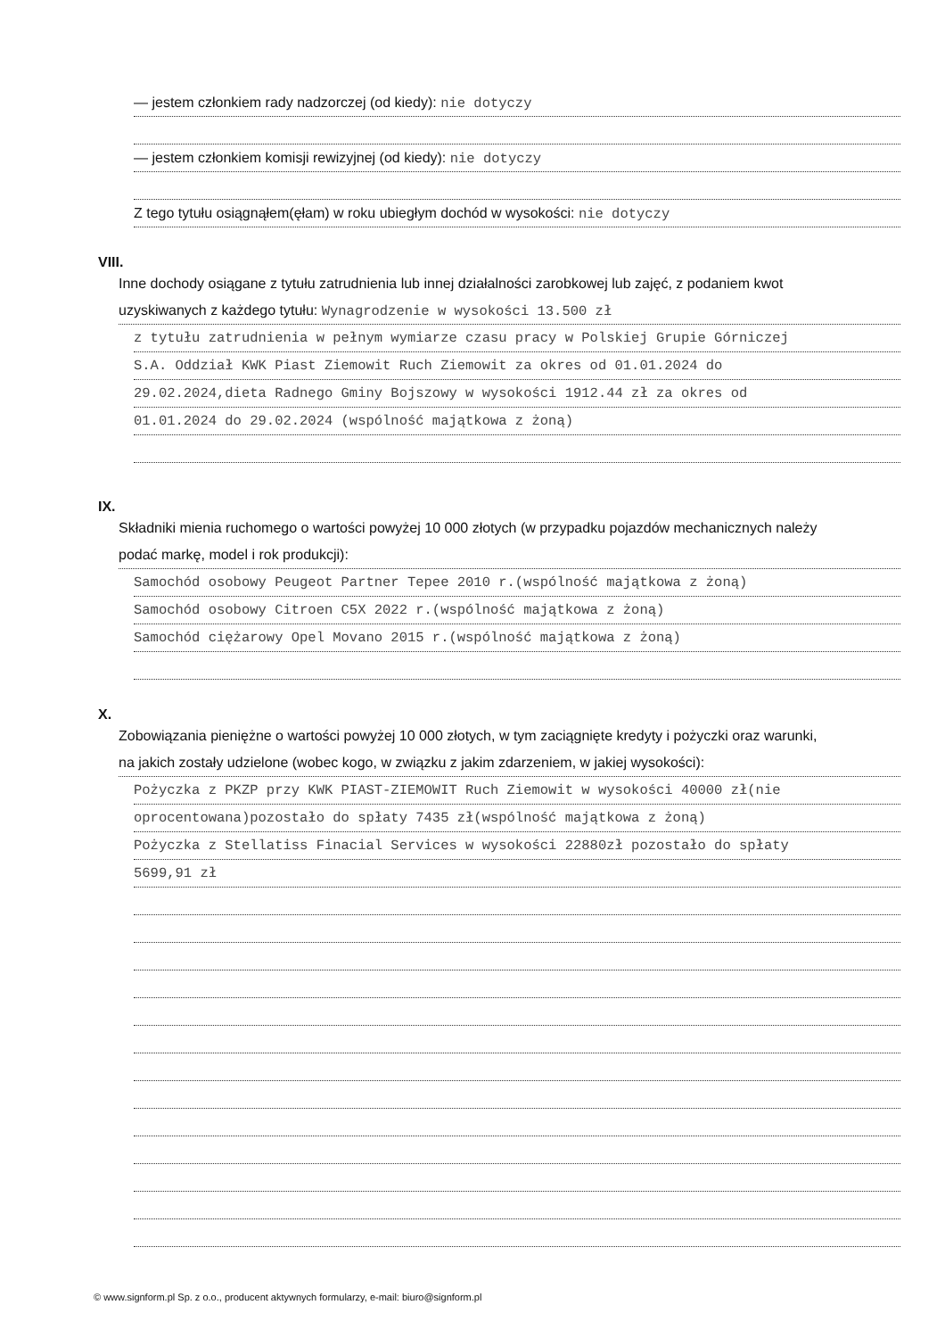— jestem członkiem rady nadzorczej (od kiedy): nie dotyczy
— jestem członkiem komisji rewizyjnej (od kiedy): nie dotyczy
Z tego tytułu osiągnąłem(ęłam) w roku ubiegłym dochód w wysokości: nie dotyczy
VIII.
Inne dochody osiągane z tytułu zatrudnienia lub innej działalności zarobkowej lub zajęć, z podaniem kwot
uzyskiwanych z każdego tytułu: Wynagrodzenie w wysokości 13.500 zł
z tytułu zatrudnienia w pełnym wymiarze czasu pracy w Polskiej Grupie Górniczej
S.A. Oddział KWK Piast Ziemowit Ruch Ziemowit za okres od 01.01.2024 do
29.02.2024,dieta Radnego Gminy Bojszowy w wysokości 1912.44 zł za okres od
01.01.2024 do 29.02.2024 (wspólność majątkowa z żoną)
IX.
Składniki mienia ruchomego o wartości powyżej 10 000 złotych (w przypadku pojazdów mechanicznych należy
podać markę, model i rok produkcji):
Samochód osobowy Peugeot Partner Tepee 2010 r.(wspólność majątkowa z żoną)
Samochód osobowy Citroen C5X 2022 r.(wspólność majątkowa z żoną)
Samochód ciężarowy Opel Movano 2015 r.(wspólność majątkowa z żoną)
X.
Zobowiązania pieniężne o wartości powyżej 10 000 złotych, w tym zaciągnięte kredyty i pożyczki oraz warunki,
na jakich zostały udzielone (wobec kogo, w związku z jakim zdarzeniem, w jakiej wysokości):
Pożyczka z PKZP przy KWK PIAST-ZIEMOWIT Ruch Ziemowit w wysokości 40000 zł(nie
oprocentowana)pozostało do spłaty 7435 zł(wspólność majątkowa z żoną)
Pożyczka z Stellatiss Finacial Services w wysokości 22880zł pozostało do spłaty
5699,91 zł
© www.signform.pl Sp. z o.o., producent aktywnych formularzy, e-mail: biuro@signform.pl